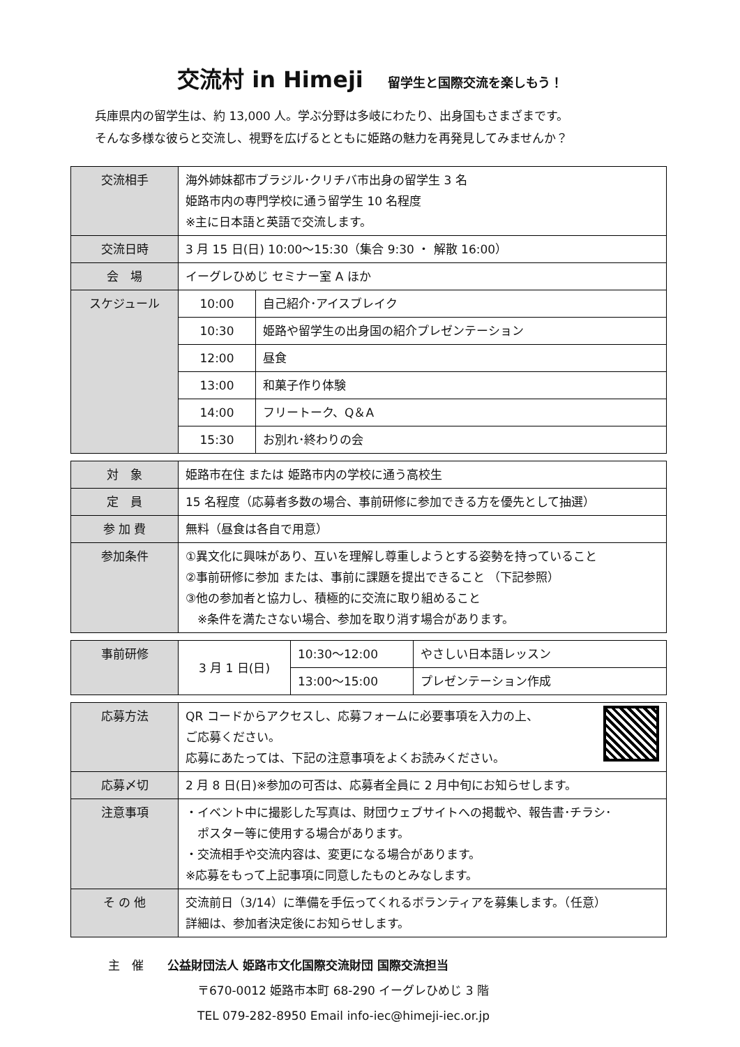交流村 in Himeji 留学生と国際交流を楽しもう！
兵庫県内の留学生は、約 13,000 人。学ぶ分野は多岐にわたり、出身国もさまざまです。
そんな多様な彼らと交流し、視野を広げるとともに姫路の魅力を再発見してみませんか？
| 交流相手 | 海外姉妹都市ブラジル･クリチバ市出身の留学生 3 名 姫路市内の専門学校に通う留学生 10 名程度 ※主に日本語と英語で交流します。 | |
| 交流日時 | 3 月 15 日(日) 10:00～15:30（集合 9:30 ・ 解散 16:00） | |
| 会 場 | イーグレひめじ セミナー室 A ほか | |
| スケジュール | 10:00 | 自己紹介･アイスブレイク |
| | 10:30 | 姫路や留学生の出身国の紹介プレゼンテーション |
| | 12:00 | 昼食 |
| | 13:00 | 和菓子作り体験 |
| | 14:00 | フリートーク、Q＆A |
| | 15:30 | お別れ･終わりの会 |
| 対 象 | 姫路市在住 または 姫路市内の学校に通う高校生 |
| 定 員 | 15 名程度（応募者多数の場合、事前研修に参加できる方を優先として抽選） |
| 参 加 費 | 無料（昼食は各自で用意） |
| 参加条件 | ①異文化に興味があり、互いを理解し尊重しようとする姿勢を持っていること ②事前研修に参加 または、事前に課題を提出できること （下記参照） ③他の参加者と協力し、積極的に交流に取り組めること ※条件を満たさない場合、参加を取り消す場合があります。 |
| 事前研修 | 3 月 1 日(日) | 10:30～12:00 | やさしい日本語レッスン |
| | | 13:00～15:00 | プレゼンテーション作成 |
| 応募方法 | QR コードからアクセスし、応募フォームに必要事項を入力の上、 ご応募ください。 応募にあたっては、下記の注意事項をよくお読みください。 |
| 応募〆切 | 2 月 8 日(日)※参加の可否は、応募者全員に 2 月中旬にお知らせします。 |
| 注意事項 | ・イベント中に撮影した写真は、財団ウェブサイトへの掲載や、報告書･チラシ･ ポスター等に使用する場合があります。 ・交流相手や交流内容は、変更になる場合があります。 ※応募をもって上記事項に同意したものとみなします。 |
| そ の 他 | 交流前日（3/14）に準備を手伝ってくれるボランティアを募集します。（任意） 詳細は、参加者決定後にお知らせします。 |
主　催　　公益財団法人 姫路市文化国際交流財団 国際交流担当
〒670-0012 姫路市本町 68-290 イーグレひめじ 3 階
TEL 079-282-8950 Email info-iec@himeji-iec.or.jp